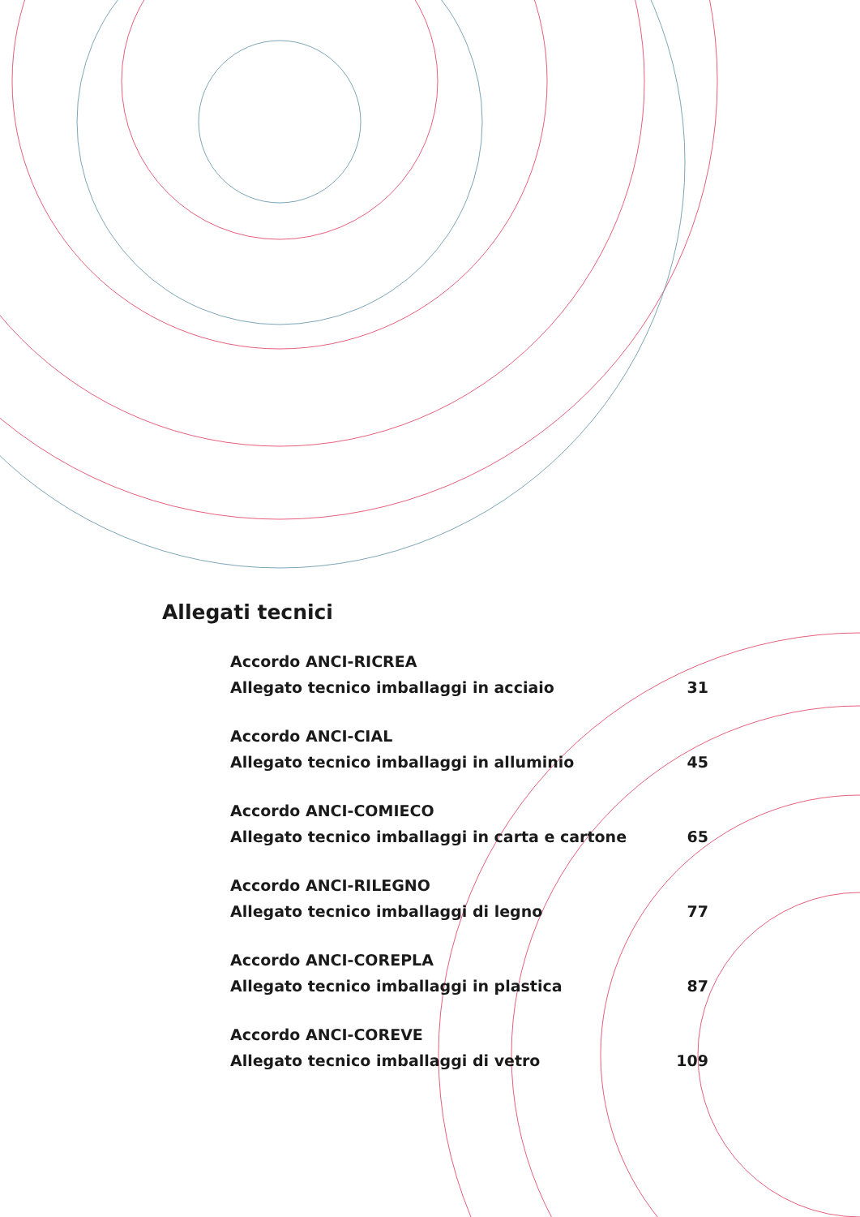Allegati tecnici
Accordo ANCI-RICREA
Allegato tecnico imballaggi in acciaio 31
Accordo ANCI-CIAL
Allegato tecnico imballaggi in alluminio 45
Accordo ANCI-COMIECO
Allegato tecnico imballaggi in carta e cartone 65
Accordo ANCI-RILEGNO
Allegato tecnico imballaggi di legno 77
Accordo ANCI-COREPLA
Allegato tecnico imballaggi in plastica 87
Accordo ANCI-COREVE
Allegato tecnico imballaggi di vetro 109